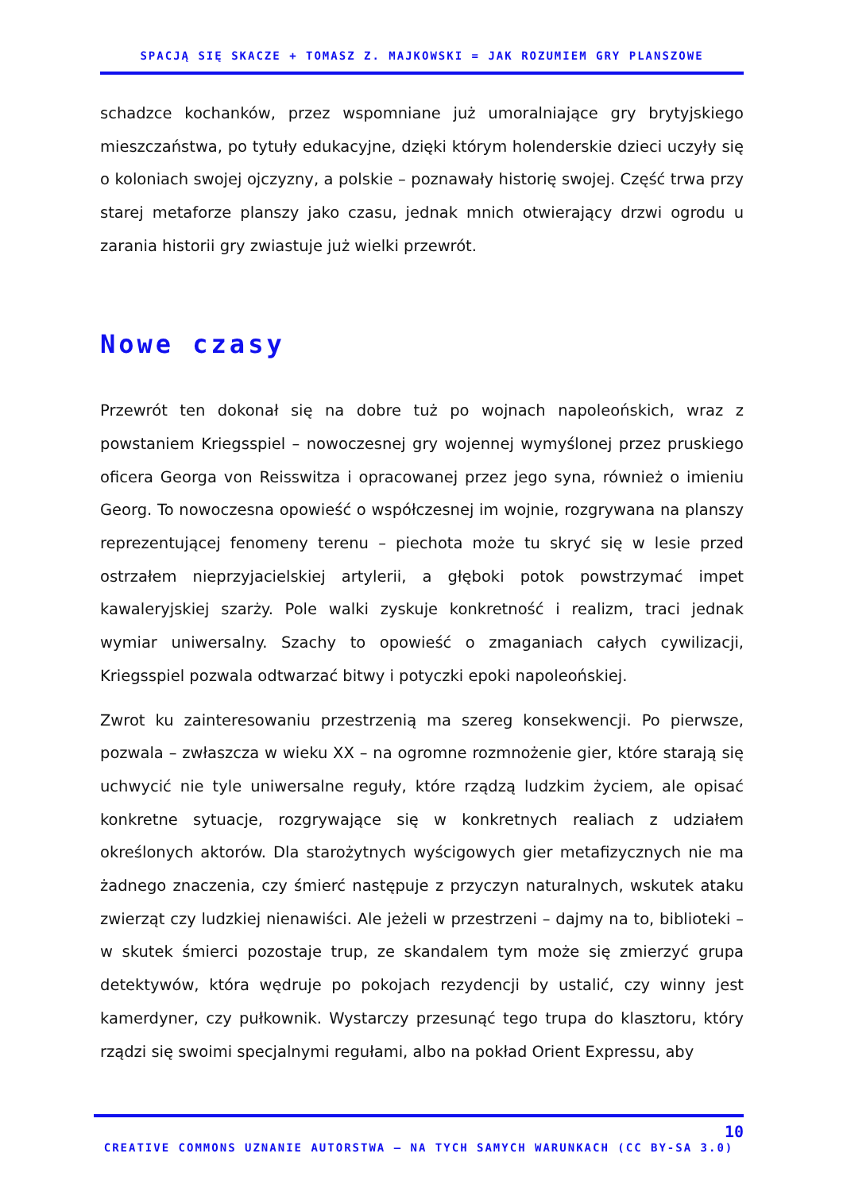SPACJĄ SIĘ SKACZE + TOMASZ Z. MAJKOWSKI = JAK ROZUMIEM GRY PLANSZOWE
schadzce kochanków, przez wspomniane już umoralniające gry brytyjskiego mieszczaństwa, po tytuły edukacyjne, dzięki którym holenderskie dzieci uczyły się o koloniach swojej ojczyzny, a polskie – poznawały historię swojej. Część trwa przy starej metaforze planszy jako czasu, jednak mnich otwierający drzwi ogrodu u zarania historii gry zwiastuje już wielki przewrót.
Nowe czasy
Przewrót ten dokonał się na dobre tuż po wojnach napoleońskich, wraz z powstaniem Kriegsspiel – nowoczesnej gry wojennej wymyślonej przez pruskiego oficera Georga von Reisswitza i opracowanej przez jego syna, również o imieniu Georg. To nowoczesna opowieść o współczesnej im wojnie, rozgrywana na planszy reprezentującej fenomeny terenu – piechota może tu skryć się w lesie przed ostrzałem nieprzyjacielskiej artylerii, a głęboki potok powstrzymać impet kawaleryjskiej szarży. Pole walki zyskuje konkretność i realizm, traci jednak wymiar uniwersalny. Szachy to opowieść o zmaganiach całych cywilizacji, Kriegsspiel pozwala odtwarzać bitwy i potyczki epoki napoleońskiej.
Zwrot ku zainteresowaniu przestrzenią ma szereg konsekwencji. Po pierwsze, pozwala – zwłaszcza w wieku XX – na ogromne rozmnożenie gier, które starają się uchwycić nie tyle uniwersalne reguły, które rządzą ludzkim życiem, ale opisać konkretne sytuacje, rozgrywające się w konkretnych realiach z udziałem określonych aktorów. Dla starożytnych wyścigowych gier metafizycznych nie ma żadnego znaczenia, czy śmierć następuje z przyczyn naturalnych, wskutek ataku zwierząt czy ludzkiej nienawiści. Ale jeżeli w przestrzeni – dajmy na to, biblioteki – w skutek śmierci pozostaje trup, ze skandalem tym może się zmierzyć grupa detektywów, która wędruje po pokojach rezydencji by ustalić, czy winny jest kamerdyner, czy pułkownik. Wystarczy przesunąć tego trupa do klasztoru, który rządzi się swoimi specjalnymi regułami, albo na pokład Orient Expressu, aby
10
CREATIVE COMMONS UZNANIE AUTORSTWA – NA TYCH SAMYCH WARUNKACH (CC BY-SA 3.0)